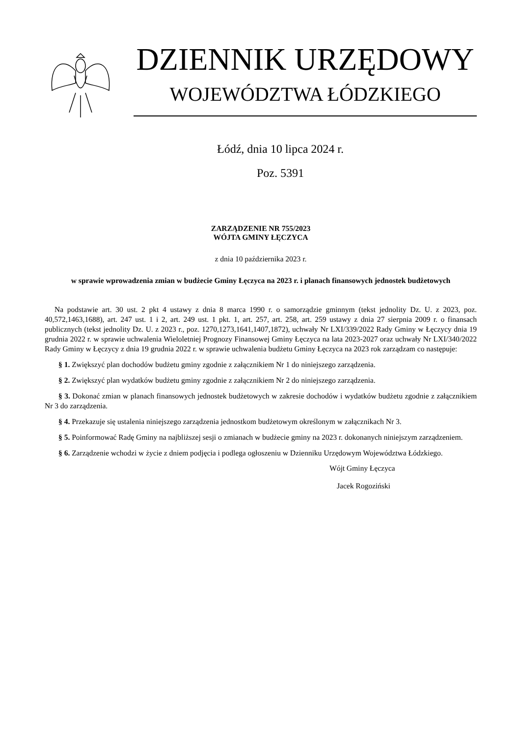DZIENNIK URZĘDOWY
WOJEWÓDZTWA ŁÓDZKIEGO
Łódź, dnia 10 lipca 2024 r.
Poz. 5391
ZARZĄDZENIE NR 755/2023
WÓJTA GMINY ŁĘCZYCA
z dnia 10 października 2023 r.
w sprawie wprowadzenia zmian w budżecie Gminy Łęczyca na 2023 r. i planach finansowych jednostek budżetowych
Na podstawie art. 30 ust. 2 pkt 4 ustawy z dnia 8 marca 1990 r. o samorządzie gminnym (tekst jednolity Dz. U. z 2023, poz. 40,572,1463,1688), art. 247 ust. 1 i 2, art. 249 ust. 1 pkt. 1, art. 257, art. 258, art. 259 ustawy z dnia 27 sierpnia 2009 r. o finansach publicznych (tekst jednolity Dz. U. z 2023 r., poz. 1270,1273,1641,1407,1872), uchwały Nr LXI/339/2022 Rady Gminy w Łęczycy dnia 19 grudnia 2022 r. w sprawie uchwalenia Wieloletniej Prognozy Finansowej Gminy Łęczyca na lata 2023-2027 oraz uchwały Nr LXI/340/2022 Rady Gminy w Łęczycy z dnia 19 grudnia 2022 r. w sprawie uchwalenia budżetu Gminy Łęczyca na 2023 rok zarządzam co następuje:
§ 1. Zwiększyć plan dochodów budżetu gminy zgodnie z załącznikiem Nr 1 do niniejszego zarządzenia.
§ 2. Zwiększyć plan wydatków budżetu gminy zgodnie z załącznikiem Nr 2 do niniejszego zarządzenia.
§ 3. Dokonać zmian w planach finansowych jednostek budżetowych w zakresie dochodów i wydatków budżetu zgodnie z załącznikiem Nr 3 do zarządzenia.
§ 4. Przekazuje się ustalenia niniejszego zarządzenia jednostkom budżetowym określonym w załącznikach Nr 3.
§ 5. Poinformować Radę Gminy na najbliższej sesji o zmianach w budżecie gminy na 2023 r. dokonanych niniejszym zarządzeniem.
§ 6. Zarządzenie wchodzi w życie z dniem podjęcia i podlega ogłoszeniu w Dzienniku Urzędowym Województwa Łódzkiego.
Wójt Gminy Łęczyca
Jacek Rogoziński